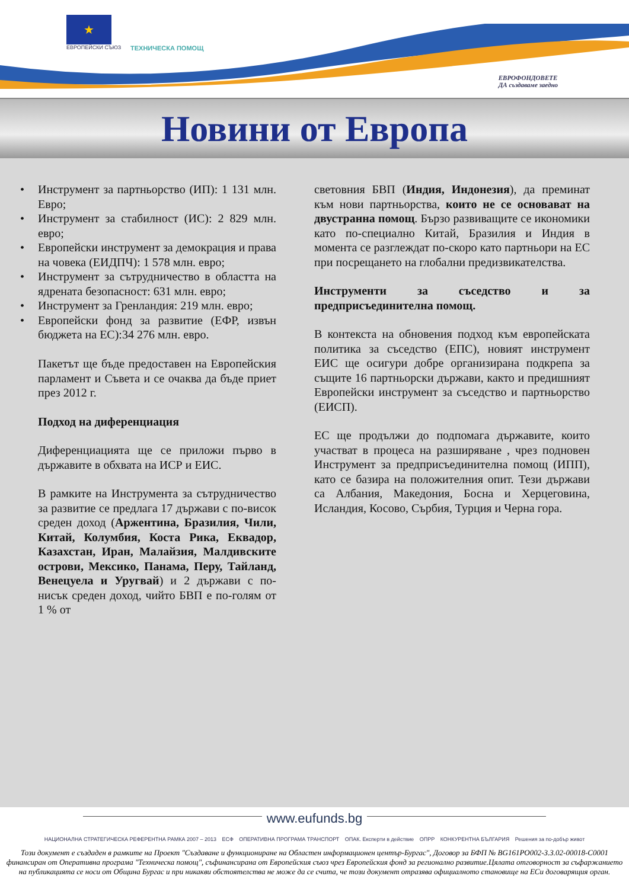★
ЕВРОПЕЙСКИ СЪЮЗ
ТЕХНИЧЕСКА ПОМОЩ
ЕВРОФОНДОВЕТЕ
ДА създаваме заедно
Новини от Европа
• Инструмент за партньорство (ИП): 1 131 млн. Евро;
• Инструмент за стабилност (ИС): 2 829 млн. евро;
• Европейски инструмент за демокрация и права на човека (ЕИДПЧ): 1 578 млн. евро;
• Инструмент за сътрудничество в областта на ядрената безопасност: 631 млн. евро;
• Инструмент за Гренландия: 219 млн. евро;
• Европейски фонд за развитие (ЕФР, извън бюджета на ЕС):34 276 млн. евро.
Пакетът ще бъде предоставен на Европейския парламент и Съвета и се очаква да бъде приет през 2012 г.
Подход на диференциация
Диференциацията ще се приложи първо в държавите в обхвата на ИСР и ЕИС.
В рамките на Инструмента за сътрудничество за развитие се предлага 17 държави с по-висок среден доход (Аржентина, Бразилия, Чили, Китай, Колумбия, Коста Рика, Еквадор, Казахстан, Иран, Малайзия, Малдивските острови, Мексико, Панама, Перу, Тайланд, Венецуела и Уругвай) и 2 държави с по-нисък среден доход, чийто БВП е по-голям от 1 % от
световния БВП (Индия, Индонезия), да преминат към нови партньорства, които не се основават на двустранна помощ. Бързо развиващите се икономики като по-специално Китай, Бразилия и Индия в момента се разглеждат по-скоро като партньори на ЕС при посрещането на глобални предизвикателства.
Инструменти за съседство и за предприсъединителна помощ.
В контекста на обновения подход към европейската политика за съседство (ЕПС), новият инструмент ЕИС ще осигури добре организирана подкрепа за същите 16 партньорски държави, както и предишният Европейски инструмент за съседство и партньорство (ЕИСП).
ЕС ще продължи до подпомага държавите, които участват в процеса на разширяване , чрез подновен Инструмент за предприсъединителна помощ (ИПП), като се базира на положителния опит. Тези държави са Албания, Македония, Босна и Херцеговина, Исландия, Косово, Сърбия, Турция и Черна гора.
www.eufunds.bg
НАЦИОНАЛНА СТРАТЕГИЧЕСКА РЕФЕРЕНТНА РАМКА 2007 – 2013 ЕСФ ОПЕРАТИВНА ПРОГРАМА ТРАНСПОРТ ОПАК. Експерти в действие ОПРР КОНКУРЕНТНА БЪЛГАРИЯ Решения за по-добър живот
Този документ е създаден в рамките на Проект "Създаване и функциониране на Областен информационен център-Бургас", Договор за БФП № BG161PO002-3.3.02-00018-C0001 финансиран от Оперативна програма "Техническа помощ", съфинансирана от Европейския съюз чрез Европейския фонд за регионално развитие.Цялата отговорност за съфаржанието на публикацията се носи от Община Бургас и при никакви обстоятелства не може да се счита, че този документ отразява официалното становище на ЕСи договарящия орган.